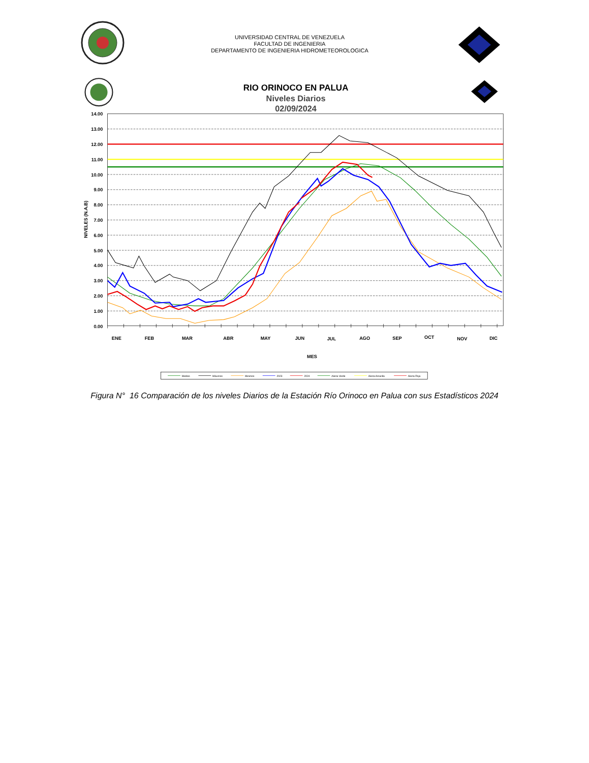UNIVERSIDAD CENTRAL DE VENEZUELA
FACULTAD DE INGENIERIA
DEPARTAMENTO DE INGENIERIA HIDROMETEOROLOGICA
RIO ORINOCO EN PALUA
Niveles Diarios
02/09/2024
14.00
13.00
12.00
11.00
10.00
9.00
8.00
7.00
6.00
5.00
4.00
3.00
2.00
1.00
0.00
NIVELES (N.A.B)
ENE
FEB
MAR
ABR
MAY
JUN
JUL
AGO
SEP
OCT
NOV
DIC
MES
Medios
Máximos
Minimos
2023
2024
Alerta Verde
Alerta Amarilla
Alerta Roja
Figura N° 16 Comparación de los niveles Diarios de la Estación Río Orinoco en Palua con sus Estadísticos 2024